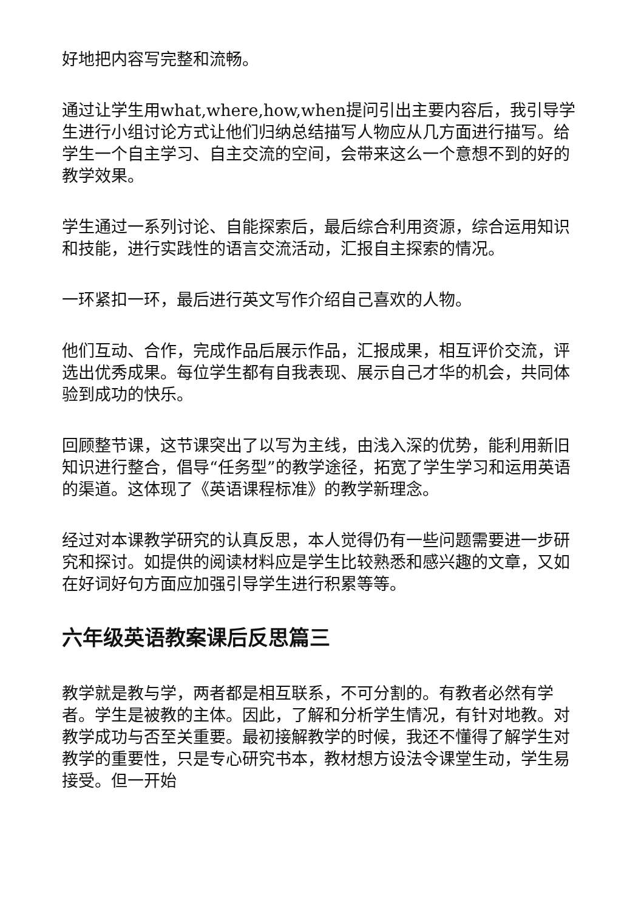好地把内容写完整和流畅。
通过让学生用what,where,how,when提问引出主要内容后，我引导学生进行小组讨论方式让他们归纳总结描写人物应从几方面进行描写。给学生一个自主学习、自主交流的空间，会带来这么一个意想不到的好的教学效果。
学生通过一系列讨论、自能探索后，最后综合利用资源，综合运用知识和技能，进行实践性的语言交流活动，汇报自主探索的情况。
一环紧扣一环，最后进行英文写作介绍自己喜欢的人物。
他们互动、合作，完成作品后展示作品，汇报成果，相互评价交流，评选出优秀成果。每位学生都有自我表现、展示自己才华的机会，共同体验到成功的快乐。
回顾整节课，这节课突出了以写为主线，由浅入深的优势，能利用新旧知识进行整合，倡导“任务型”的教学途径，拓宽了学生学习和运用英语的渠道。这体现了《英语课程标准》的教学新理念。
经过对本课教学研究的认真反思，本人觉得仍有一些问题需要进一步研究和探讨。如提供的阅读材料应是学生比较熟悉和感兴趣的文章，又如在好词好句方面应加强引导学生进行积累等等。
六年级英语教案课后反思篇三
教学就是教与学，两者都是相互联系，不可分割的。有教者必然有学者。学生是被教的主体。因此，了解和分析学生情况，有针对地教。对教学成功与否至关重要。最初接解教学的时候，我还不懂得了解学生对教学的重要性，只是专心研究书本，教材想方设法令课堂生动，学生易接受。但一开始